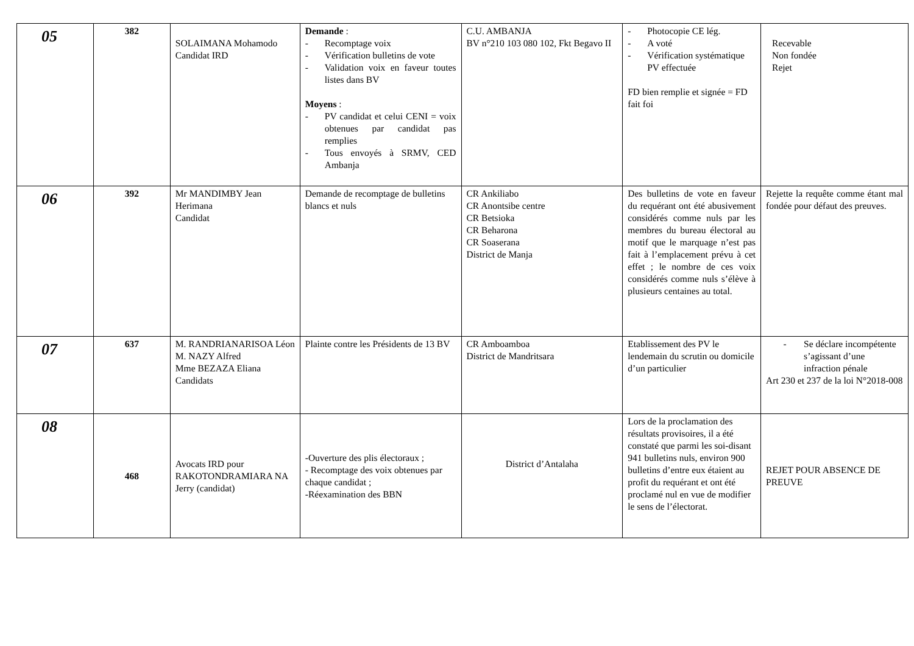| 05 | 382 | SOLAIMANA Mohamodo Candidat IRD | Demande : - Recomptage voix - Vérification bulletins de vote - Validation voix en faveur toutes listes dans BV Moyens : - PV candidat et celui CENI = voix obtenues par candidat pas remplies - Tous envoyés à SRMV, CED Ambanja | C.U. AMBANJA BV n°210 103 080 102, Fkt Begavo II | - Photocopie CE lég. - A voté - Vérification systématique PV effectuée FD bien remplie et signée = FD fait foi | Recevable Non fondée Rejet |
| 06 | 392 | Mr MANDIMBY Jean Herimana Candidat | Demande de recomptage de bulletins blancs et nuls | CR Ankiliabo CR Anontsibe centre CR Betsioka CR Beharona CR Soaserana District de Manja | Des bulletins de vote en faveur du requérant ont été abusivement considérés comme nuls par les membres du bureau électoral au motif que le marquage n’est pas fait à l’emplacement prévu à cet effet ; le nombre de ces voix considérés comme nuls s’élève à plusieurs centaines au total. | Rejette la requête comme étant mal fondée pour défaut des preuves. |
| 07 | 637 | M. RANDRIANARISOA Léon M. NAZY Alfred Mme BEZAZA Eliana Candidats | Plainte contre les Présidents de 13 BV | CR Amboamboa District de Mandritsara | Etablissement des PV le lendemain du scrutin ou domicile d’un particulier | - Se déclare incompétente s’agissant d’une infraction pénale Art 230 et 237 de la loi N°2018-008 |
| 08 | 468 | Avocats IRD pour RAKOTONDRAMIARA NA Jerry (candidat) | -Ouverture des plis électoraux ; - Recomptage des voix obtenues par chaque candidat ; -Réexamination des BBN | District d’Antalaha | Lors de la proclamation des résultats provisoires, il a été constaté que parmi les soi-disant 941 bulletins nuls, environ 900 bulletins d’entre eux étaient au profit du requérant et ont été proclamé nul en vue de modifier le sens de l’électorat. | REJET POUR ABSENCE DE PREUVE |